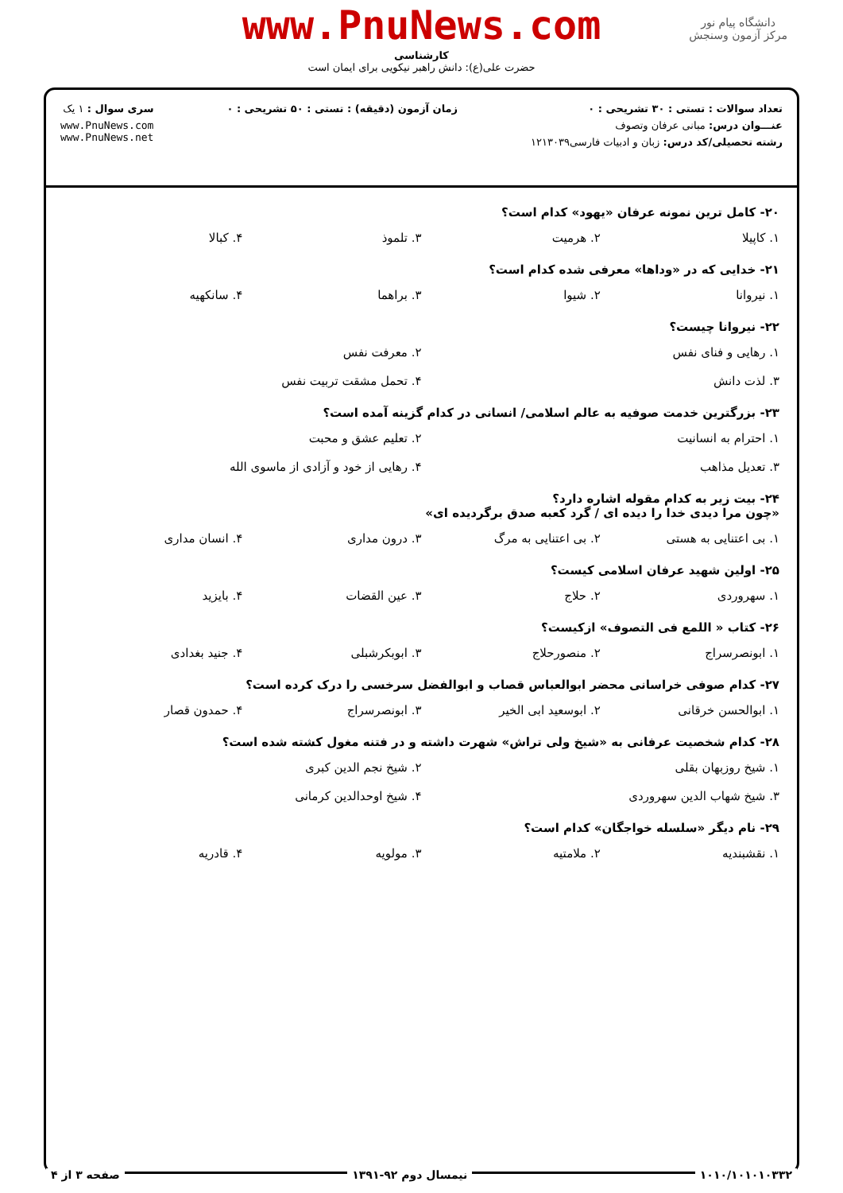دانشگاه پیام نور
مرکز آزمون وسنجش
www.PnuNews.com
کارشناسی
حضرت علی(ع): دانش راهبر نیکویی برای ایمان است
تعداد سوالات : تستی : ۳۰ تشریحی : ۰
عنـــوان درس: مبانی عرفان وتصوف
رشته تحصیلی/کد درس: زبان و ادبیات فارسی۱۲۱۳۰۳۹
زمان آزمون (دقیقه) : تستی : ۵۰ تشریحی : ۰
سری سوال : ۱ یک
www.PnuNews.com
www.PnuNews.net
۲۰- کامل ترین نمونه عرفان «یهود» کدام است؟
۱. کاپیلا ۲. هرمیت ۳. تلموذ ۴. کبالا
۲۱- خدایی که در «وداها» معرفی شده کدام است؟
۱. نیروانا ۲. شیوا ۳. براهما ۴. سانکهیه
۲۲- نیروانا چیست؟
۱. رهایی و فنای نفس ۲. معرفت نفس
۳. لذت دانش ۴. تحمل مشقت تربیت نفس
۲۳- بزرگترین خدمت صوفیه به عالم اسلامی/ انسانی در کدام گزینه آمده است؟
۱. احترام به انسانیت ۲. تعلیم عشق و محبت
۳. تعدیل مذاهب ۴. رهایی از خود و آزادی از ماسوی الله
۲۴- بیت زیر به کدام مقوله اشاره دارد؟
«چون مرا دیدی خدا را دیده ای / گرد کعبه صدق برگردیده ای»
۱. بی اعتنایی به هستی ۲. بی اعتنایی به مرگ ۳. درون مداری ۴. انسان مداری
۲۵- اولین شهید عرفان اسلامی کیست؟
۱. سهروردی ۲. حلاج ۳. عین القضات ۴. بایزید
۲۶- کتاب « اللمع فی التصوف» ازکیست؟
۱. ابونصرسراج ۲. منصورحلاج ۳. ابوبکرشبلی ۴. جنید بغدادی
۲۷- کدام صوفی خراسانی محضر ابوالعباس قصاب و ابوالفضل سرخسی را درک کرده است؟
۱. ابوالحسن خرقانی ۲. ابوسعید ابی الخیر ۳. ابونصرسراج ۴. حمدون قصار
۲۸- کدام شخصیت عرفانی به «شیخ ولی تراش» شهرت داشته و در فتنه مغول کشته شده است؟
۱. شیخ روزبهان بقلی ۲. شیخ نجم الدین کبری
۳. شیخ شهاب الدین سهروردی ۴. شیخ اوحدالدین کرمانی
۲۹- نام دیگر «سلسله خواجگان» کدام است؟
۱. نقشبندیه ۲. ملامتیه ۳. مولویه ۴. قادریه
۱۰۱۰/۱۰۱۰۱۰۳۳۲ نیمسال دوم ۹۲-۱۳۹۱ صفحه ۳ از ۴